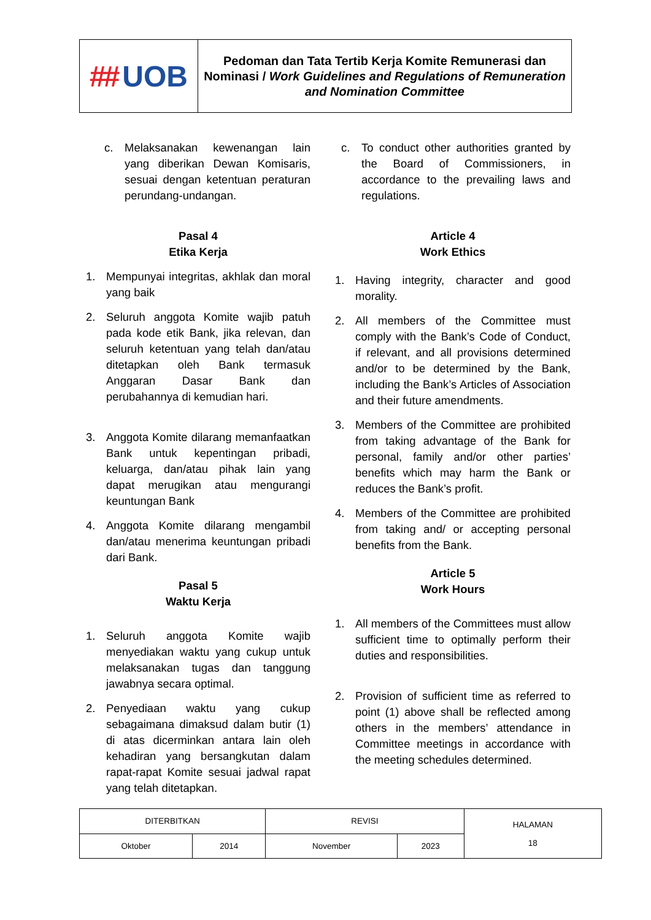| ## UOB | Pedoman dan Tata Tertib Kerja Komite Remunerasi dan Nominasi / Work Guidelines and Regulations of Remuneration and Nomination Committee |
c. Melaksanakan kewenangan lain yang diberikan Dewan Komisaris, sesuai dengan ketentuan peraturan perundang-undangan.
Pasal 4
Etika Kerja
1. Mempunyai integritas, akhlak dan moral yang baik
2. Seluruh anggota Komite wajib patuh pada kode etik Bank, jika relevan, dan seluruh ketentuan yang telah dan/atau ditetapkan oleh Bank termasuk Anggaran Dasar Bank dan perubahannya di kemudian hari.
3. Anggota Komite dilarang memanfaatkan Bank untuk kepentingan pribadi, keluarga, dan/atau pihak lain yang dapat merugikan atau mengurangi keuntungan Bank
4. Anggota Komite dilarang mengambil dan/atau menerima keuntungan pribadi dari Bank.
Pasal 5
Waktu Kerja
1. Seluruh anggota Komite wajib menyediakan waktu yang cukup untuk melaksanakan tugas dan tanggung jawabnya secara optimal.
2. Penyediaan waktu yang cukup sebagaimana dimaksud dalam butir (1) di atas dicerminkan antara lain oleh kehadiran yang bersangkutan dalam rapat-rapat Komite sesuai jadwal rapat yang telah ditetapkan.
c. To conduct other authorities granted by the Board of Commissioners, in accordance to the prevailing laws and regulations.
Article 4
Work Ethics
1. Having integrity, character and good morality.
2. All members of the Committee must comply with the Bank’s Code of Conduct, if relevant, and all provisions determined and/or to be determined by the Bank, including the Bank’s Articles of Association and their future amendments.
3. Members of the Committee are prohibited from taking advantage of the Bank for personal, family and/or other parties’ benefits which may harm the Bank or reduces the Bank’s profit.
4. Members of the Committee are prohibited from taking and/ or accepting personal benefits from the Bank.
Article 5
Work Hours
1. All members of the Committees must allow sufficient time to optimally perform their duties and responsibilities.
2. Provision of sufficient time as referred to point (1) above shall be reflected among others in the members’ attendance in Committee meetings in accordance with the meeting schedules determined.
| DITERBITKAN | | REVISI | | HALAMAN 18 |
| Oktober | 2014 | November | 2023 | |